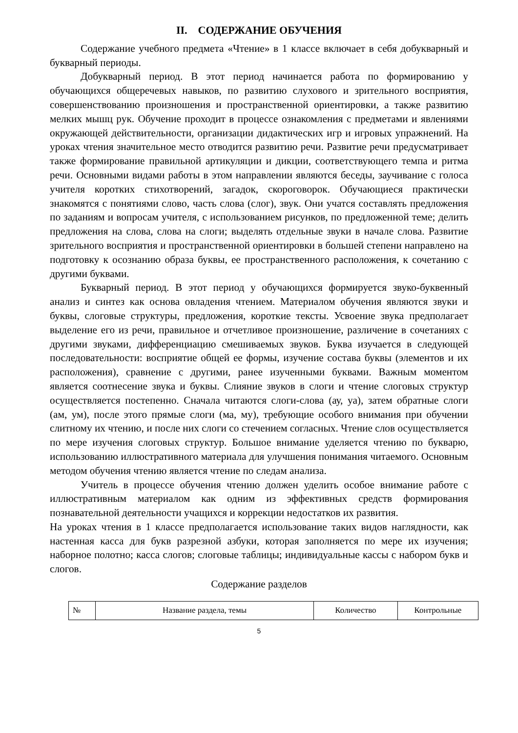II. СОДЕРЖАНИЕ ОБУЧЕНИЯ
Содержание учебного предмета «Чтение» в 1 классе включает в себя добукварный и букварный периоды.
Добукварный период. В этот период начинается работа по формированию у обучающихся общеречевых навыков, по развитию слухового и зрительного восприятия, совершенствованию произношения и пространственной ориентировки, а также развитию мелких мышц рук. Обучение проходит в процессе ознакомления с предметами и явлениями окружающей действительности, организации дидактических игр и игровых упражнений. На уроках чтения значительное место отводится развитию речи. Развитие речи предусматривает также формирование правильной артикуляции и дикции, соответствующего темпа и ритма речи. Основными видами работы в этом направлении являются беседы, заучивание с голоса учителя коротких стихотворений, загадок, скороговорок. Обучающиеся практически знакомятся с понятиями слово, часть слова (слог), звук. Они учатся составлять предложения по заданиям и вопросам учителя, с использованием рисунков, по предложенной теме; делить предложения на слова, слова на слоги; выделять отдельные звуки в начале слова. Развитие зрительного восприятия и пространственной ориентировки в большей степени направлено на подготовку к осознанию образа буквы, ее пространственного расположения, к сочетанию с другими буквами.
Букварный период. В этот период у обучающихся формируется звуко-буквенный анализ и синтез как основа овладения чтением. Материалом обучения являются звуки и буквы, слоговые структуры, предложения, короткие тексты. Усвоение звука предполагает выделение его из речи, правильное и отчетливое произношение, различение в сочетаниях с другими звуками, дифференциацию смешиваемых звуков. Буква изучается в следующей последовательности: восприятие общей ее формы, изучение состава буквы (элементов и их расположения), сравнение с другими, ранее изученными буквами. Важным моментом является соотнесение звука и буквы. Слияние звуков в слоги и чтение слоговых структур осуществляется постепенно. Сначала читаются слоги-слова (ау, уа), затем обратные слоги (ам, ум), после этого прямые слоги (ма, му), требующие особого внимания при обучении слитному их чтению, и после них слоги со стечением согласных. Чтение слов осуществляется по мере изучения слоговых структур. Большое внимание уделяется чтению по букварю, использованию иллюстративного материала для улучшения понимания читаемого. Основным методом обучения чтению является чтение по следам анализа.
Учитель в процессе обучения чтению должен уделить особое внимание работе с иллюстративным материалом как одним из эффективных средств формирования познавательной деятельности учащихся и коррекции недостатков их развития.
На уроках чтения в 1 классе предполагается использование таких видов наглядности, как настенная касса для букв разрезной азбуки, которая заполняется по мере их изучения; наборное полотно; касса слогов; слоговые таблицы; индивидуальные кассы с набором букв и слогов.
Содержание разделов
| № | Название раздела, темы | Количество | Контрольные |
5